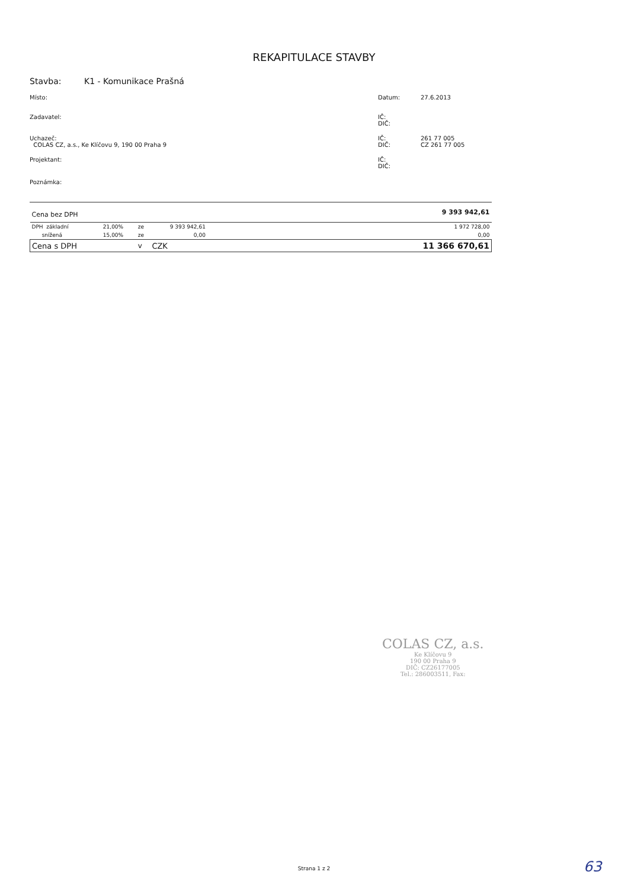REKAPITULACE STAVBY
Stavba: K1 - Komunikace Prašná
Místo: Datum: 27.6.2013
Zadavatel: IČ:
DIČ:
Uchazeč:
COLAS CZ, a.s., Ke Klíčovu 9, 190 00 Praha 9
IČ:
DIČ:
261 77 005
CZ 261 77 005
Projektant: IČ:
DIČ:
Poznámka:
| Cena bez DPH | | | | | 9 393 942,61 |
| DPH základní | 21,00% | ze | 9 393 942,61 | | 1 972 728,00 |
| snížená | 15,00% | ze | 0,00 | | 0,00 |
| Cena s DPH | | v | CZK | | 11 366 670,61 |
COLAS CZ, a.s.
Ke Klíčovu 9
190 00 Praha 9
DIČ: CZ26177005
Tel.: 286003511, Fax:
Strana 1 z 2 63